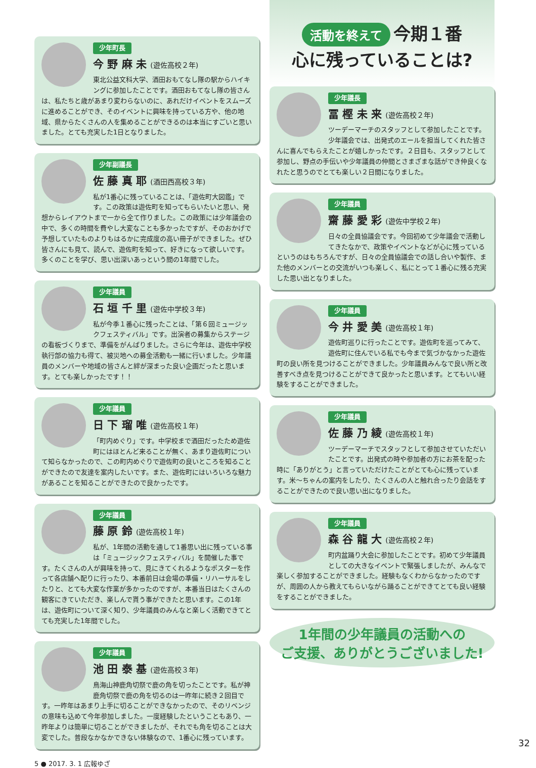少年町長
今 野 麻 未 (遊佐高校２年)
東北公益文科大学、酒田おもてなし隊の駅からハイキングに参加したことです。酒田おもてなし隊の皆さんは、私たちと歳があまり変わらないのに、あれだけイベントをスムーズに進めることができ、そのイベントに興味を持っている方や、他の地域、県からたくさんの人を集めることができるのは本当にすごいと思いました。とても充実した1日となりました。
少年副議長
佐 藤 真 耶 (酒田西高校３年)
私が1番心に残っていることは、「遊佐町大図鑑」です。この政策は遊佐町を知ってもらいたいと思い、発想からレイアウトまで一から全て作りました。この政策には少年議会の中で、多くの時間を費やし大変なことも多かったですが、そのおかげで予想していたものよりもはるかに完成度の高い冊子ができました。ぜひ皆さんにも見て、読んで、遊佐町を知って、好きになって欲しいです。多くのことを学び、思い出深いあっという間の1年間でした。
少年議員
石 垣 千 里 (遊佐中学校３年)
私が今季１番心に残ったことは、「第６回ミュージックフェスティバル」です。出演者の募集からステージの看板づくりまで、準備をがんばりました。さらに今年は、遊佐中学校執行部の協力も得て、被災地への募金活動も一緒に行いました。少年議員のメンバーや地域の皆さんと絆が深まった良い企画だったと思います。とても楽しかったです！！
少年議員
日 下 瑠 唯 (遊佐高校１年)
「町内めぐり」です。中学校まで酒田だったため遊佐町にはほとんど来ることが無く、あまり遊佐町について知らなかったので、この町内めぐりで遊佐町の良いところを知ることができたので友達を案内したいです。また、遊佐町にはいろいろな魅力があることを知ることができたので良かったです。
少年議員
藤 原 鈴 (遊佐高校１年)
私が、1年間の活動を通して1番思い出に残っている事は「ミュージックフェスティバル」を開催した事です。たくさんの人が興味を持って、見にきてくれるようなポスターを作って各店舗へ配りに行ったり、本番前日は会場の準備・リハーサルをしたりと、とても大変な作業が多かったのですが、本番当日はたくさんの観客にきていただき、楽しんで貰う事ができたと思います。この1年は、遊佐町について深く知り、少年議員のみんなと楽しく活動できてとても充実した1年間でした。
少年議員
池 田 泰 基 (遊佐高校３年)
鳥海山神鹿角切祭で鹿の角を切ったことです。私が神鹿角切祭で鹿の角を切るのは一昨年に続き２回目です。一昨年はあまり上手に切ることができなかったので、そのリベンジの意味も込めて今年参加しました。一度経験したということもあり、一昨年よりは簡単に切ることができましたが、それでも角を切ることは大変でした。普段なかなかできない体験なので、1番心に残っています。
5 ● 2017. 3. 1 広報ゆざ
活動を終えて 今期１番
心に残っていることは?
少年議長
冨 樫 未 来 (遊佐高校２年)
ツーデーマーチのスタッフとして参加したことです。少年議会では、出発式のエールを担当してくれた皆さんに喜んでもらえたことが嬉しかったです。２日目も、スタッフとして参加し、野点の手伝いや少年議員の仲間とさまざまな話ができ仲良くなれたと思うのでとても楽しい２日間になりました。
少年議員
齋 藤 愛 彩 (遊佐中学校２年)
日々の全員協議会です。今回初めて少年議会で活動してきたなかで、政策やイベントなどが心に残っているというのはもちろんですが、日々の全員協議会での話し合いや製作、また他のメンバーとの交流がいつも楽しく、私にとって１番心に残る充実した思い出となりました。
少年議員
今 井 愛 美 (遊佐高校１年)
遊佐町巡りに行ったことです。遊佐町を巡ってみて、遊佐町に住んでいる私でも今まで気づかなかった遊佐町の良い所を見つけることができました。少年議員みんなで良い所と改善すべき点を見つけることができて良かったと思います。とてもいい経験をすることができました。
少年議員
佐 藤 乃 綾 (遊佐高校１年)
ツーデーマーチでスタッフとして参加させていただいたことです。出発式の時や参加者の方にお茶を配った時に「ありがとう」と言っていただけたことがとても心に残っています。米～ちゃんの案内をしたり、たくさんの人と触れ合ったり会話をすることができたので良い思い出になりました。
少年議員
森 谷 龍 大 (遊佐高校２年)
町内盆踊り大会に参加したことです。初めて少年議員としての大きなイベントで緊張しましたが、みんなで楽しく参加することができました。経験もなくわからなかったのですが、周囲の人から教えてもらいながら踊ることができてとても良い経験をすることができました。
1年間の少年議員の活動への
ご支援、ありがとうございました!
32